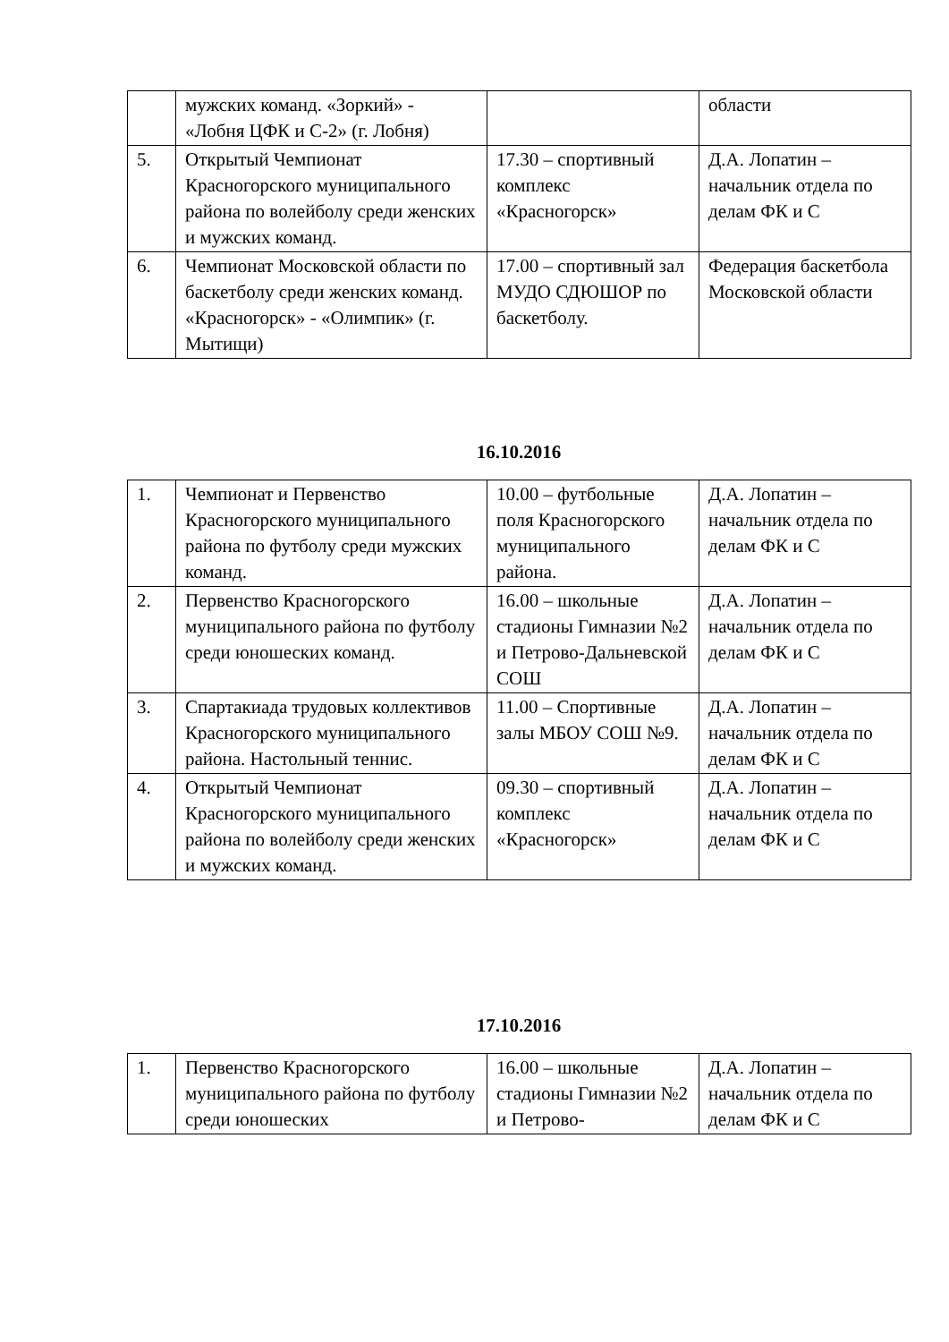| | мужских команд. «Зоркий» - «Лобня ЦФК и С-2» (г. Лобня) | | области |
| 5. | Открытый Чемпионат Красногорского муниципального района по волейболу среди женских и мужских команд. | 17.30 – спортивный комплекс «Красногорск» | Д.А. Лопатин – начальник отдела по делам ФК и С |
| 6. | Чемпионат Московской области по баскетболу среди женских команд. «Красногорск» - «Олимпик» (г. Мытищи) | 17.00 – спортивный зал МУДО СДЮШОР по баскетболу. | Федерация баскетбола Московской области |
16.10.2016
| 1. | Чемпионат и Первенство Красногорского муниципального района по футболу среди мужских команд. | 10.00 – футбольные поля Красногорского муниципального района. | Д.А. Лопатин – начальник отдела по делам ФК и С |
| 2. | Первенство Красногорского муниципального района по футболу среди юношеских команд. | 16.00 – школьные стадионы Гимназии №2 и Петрово-Дальневской СОШ | Д.А. Лопатин – начальник отдела по делам ФК и С |
| 3. | Спартакиада трудовых коллективов Красногорского муниципального района. Настольный теннис. | 11.00 – Спортивные залы МБОУ СОШ №9. | Д.А. Лопатин – начальник отдела по делам ФК и С |
| 4. | Открытый Чемпионат Красногорского муниципального района по волейболу среди женских и мужских команд. | 09.30 – спортивный комплекс «Красногорск» | Д.А. Лопатин – начальник отдела по делам ФК и С |
17.10.2016
| 1. | Первенство Красногорского муниципального района по футболу среди юношеских | 16.00 – школьные стадионы Гимназии №2 и Петрово- | Д.А. Лопатин – начальник отдела по делам ФК и С |